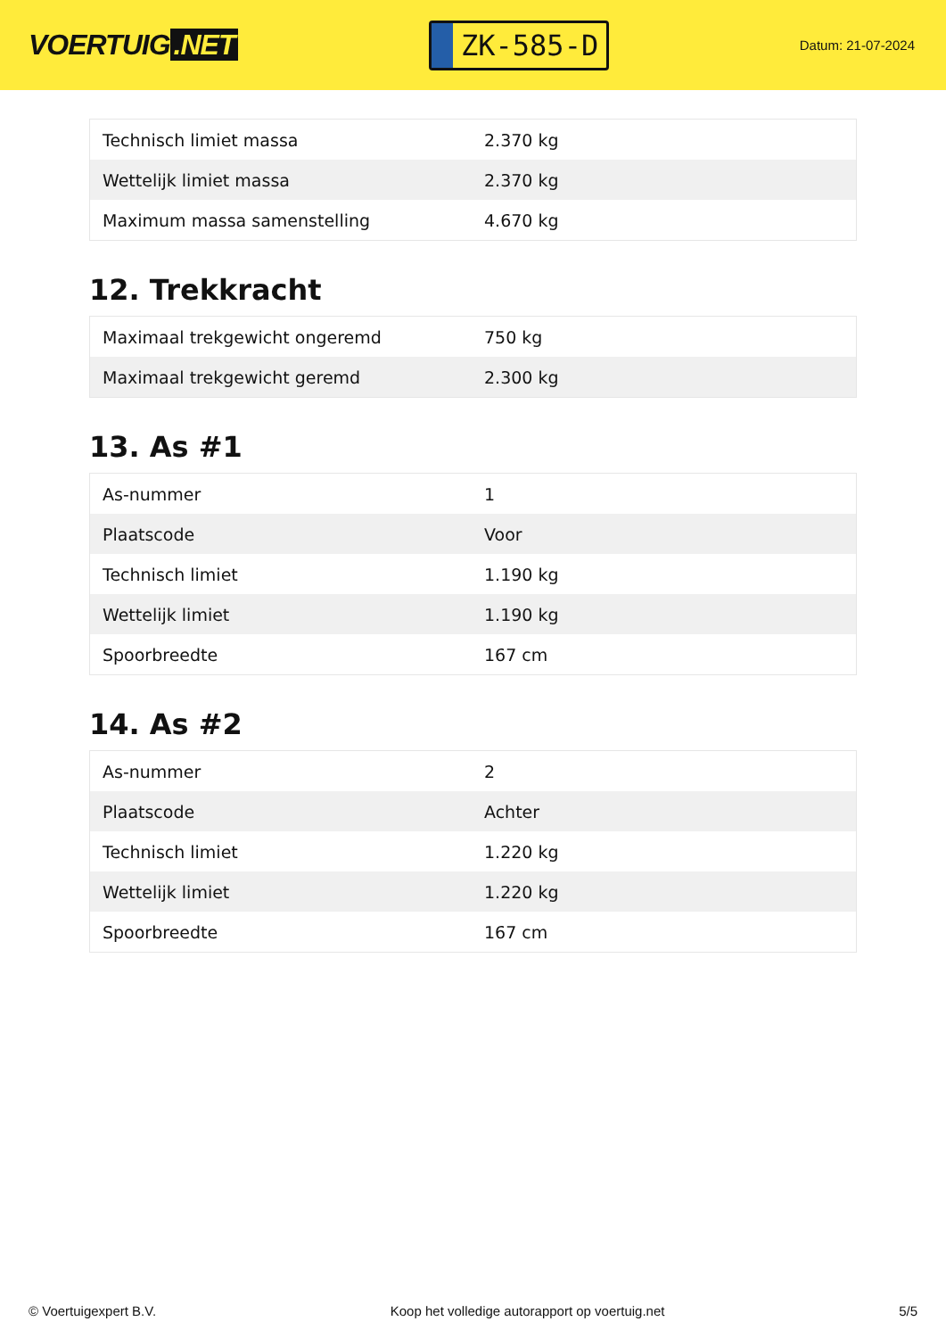VOERTUIG.NET
ZK-585-D
Datum: 21-07-2024
| Technisch limiet massa | 2.370 kg |
| Wettelijk limiet massa | 2.370 kg |
| Maximum massa samenstelling | 4.670 kg |
12. Trekkracht
| Maximaal trekgewicht ongeremd | 750 kg |
| Maximaal trekgewicht geremd | 2.300 kg |
13. As #1
| As-nummer | 1 |
| Plaatscode | Voor |
| Technisch limiet | 1.190 kg |
| Wettelijk limiet | 1.190 kg |
| Spoorbreedte | 167 cm |
14. As #2
| As-nummer | 2 |
| Plaatscode | Achter |
| Technisch limiet | 1.220 kg |
| Wettelijk limiet | 1.220 kg |
| Spoorbreedte | 167 cm |
© Voertuigexpert B.V. Koop het volledige autorapport op voertuig.net 5/5